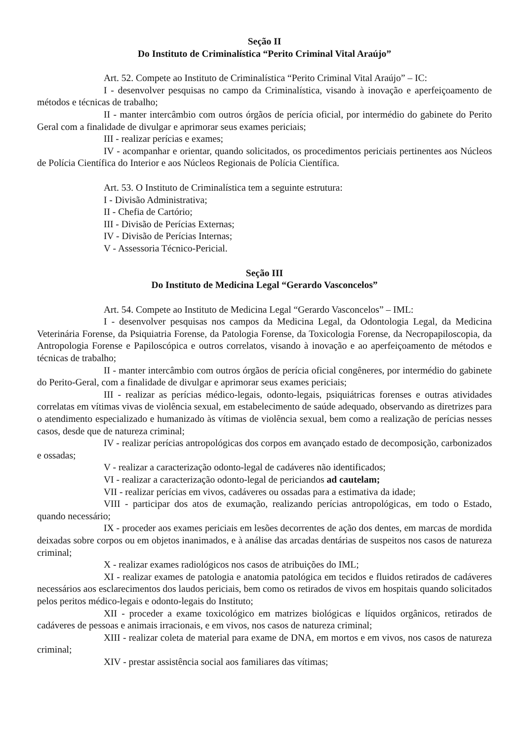Seção II
Do Instituto de Criminalística “Perito Criminal Vital Araújo”
Art. 52. Compete ao Instituto de Criminalística “Perito Criminal Vital Araújo” – IC:
I - desenvolver pesquisas no campo da Criminalística, visando à inovação e aperfeiçoamento de métodos e técnicas de trabalho;
II - manter intercâmbio com outros órgãos de perícia oficial, por intermédio do gabinete do Perito Geral com a finalidade de divulgar e aprimorar seus exames periciais;
III - realizar perícias e exames;
IV - acompanhar e orientar, quando solicitados, os procedimentos periciais pertinentes aos Núcleos de Polícia Científica do Interior e aos Núcleos Regionais de Polícia Científica.
Art. 53. O Instituto de Criminalística tem a seguinte estrutura:
I - Divisão Administrativa;
II - Chefia de Cartório;
III - Divisão de Perícias Externas;
IV - Divisão de Perícias Internas;
V - Assessoria Técnico-Pericial.
Seção III
Do Instituto de Medicina Legal “Gerardo Vasconcelos”
Art. 54. Compete ao Instituto de Medicina Legal “Gerardo Vasconcelos” – IML:
I - desenvolver pesquisas nos campos da Medicina Legal, da Odontologia Legal, da Medicina Veterinária Forense, da Psiquiatria Forense, da Patologia Forense, da Toxicologia Forense, da Necropapiloscopia, da Antropologia Forense e Papiloscópica e outros correlatos, visando à inovação e ao aperfeiçoamento de métodos e técnicas de trabalho;
II - manter intercâmbio com outros órgãos de perícia oficial congêneres, por intermédio do gabinete do Perito-Geral, com a finalidade de divulgar e aprimorar seus exames periciais;
III - realizar as perícias médico-legais, odonto-legais, psiquiátricas forenses e outras atividades correlatas em vítimas vivas de violência sexual, em estabelecimento de saúde adequado, observando as diretrizes para o atendimento especializado e humanizado às vítimas de violência sexual, bem como a realização de perícias nesses casos, desde que de natureza criminal;
IV - realizar perícias antropológicas dos corpos em avançado estado de decomposição, carbonizados e ossadas;
V - realizar a caracterização odonto-legal de cadáveres não identificados;
VI - realizar a caracterização odonto-legal de periciandos ad cautelam;
VII - realizar perícias em vivos, cadáveres ou ossadas para a estimativa da idade;
VIII - participar dos atos de exumação, realizando perícias antropológicas, em todo o Estado, quando necessário;
IX - proceder aos exames periciais em lesões decorrentes de ação dos dentes, em marcas de mordida deixadas sobre corpos ou em objetos inanimados, e à análise das arcadas dentárias de suspeitos nos casos de natureza criminal;
X - realizar exames radiológicos nos casos de atribuições do IML;
XI - realizar exames de patologia e anatomia patológica em tecidos e fluidos retirados de cadáveres necessários aos esclarecimentos dos laudos periciais, bem como os retirados de vivos em hospitais quando solicitados pelos peritos médico-legais e odonto-legais do Instituto;
XII - proceder a exame toxicológico em matrizes biológicas e líquidos orgânicos, retirados de cadáveres de pessoas e animais irracionais, e em vivos, nos casos de natureza criminal;
XIII - realizar coleta de material para exame de DNA, em mortos e em vivos, nos casos de natureza criminal;
XIV - prestar assistência social aos familiares das vítimas;